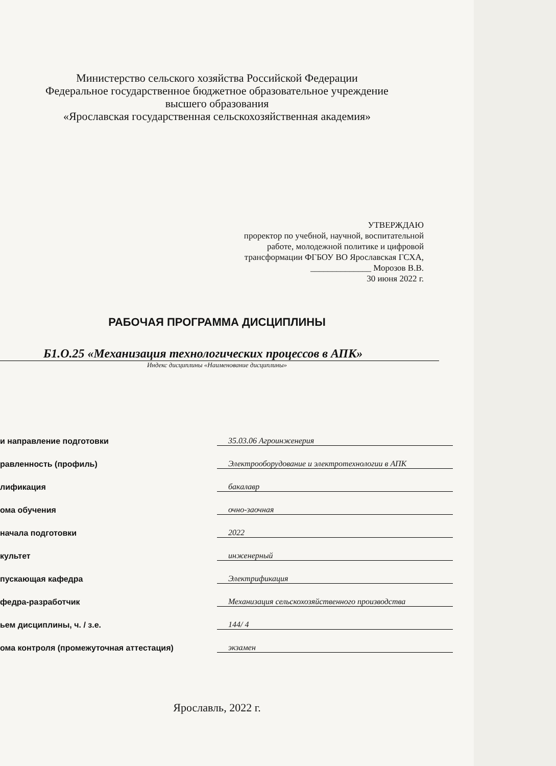Министерство сельского хозяйства Российской Федерации
Федеральное государственное бюджетное образовательное учреждение
высшего образования
«Ярославская государственная сельскохозяйственная академия»
УТВЕРЖДАЮ
проректор по учебной, научной, воспитательной
работе, молодежной политике и цифровой
трансформации ФГБОУ ВО Ярославская ГСХА,
______________ Морозов В.В.
30 июня 2022 г.
РАБОЧАЯ ПРОГРАММА ДИСЦИПЛИНЫ
Б1.О.25 «Механизация технологических процессов в АПК»
Индекс дисциплины «Наименование дисциплины»
| и направление подготовки | 35.03.06 Агроинженерия |
| равленность (профиль) | Электрооборудование и электротехнологии в АПК |
| лификация | бакалавр |
| ома обучения | очно-заочная |
| начала подготовки | 2022 |
| культет | инженерный |
| пускающая кафедра | Электрификация |
| федра-разработчик | Механизация сельскохозяйственного производства |
| ьем дисциплины, ч. / з.е. | 144/ 4 |
| ома контроля (промежуточная аттестация) | экзамен |
Ярославль, 2022 г.